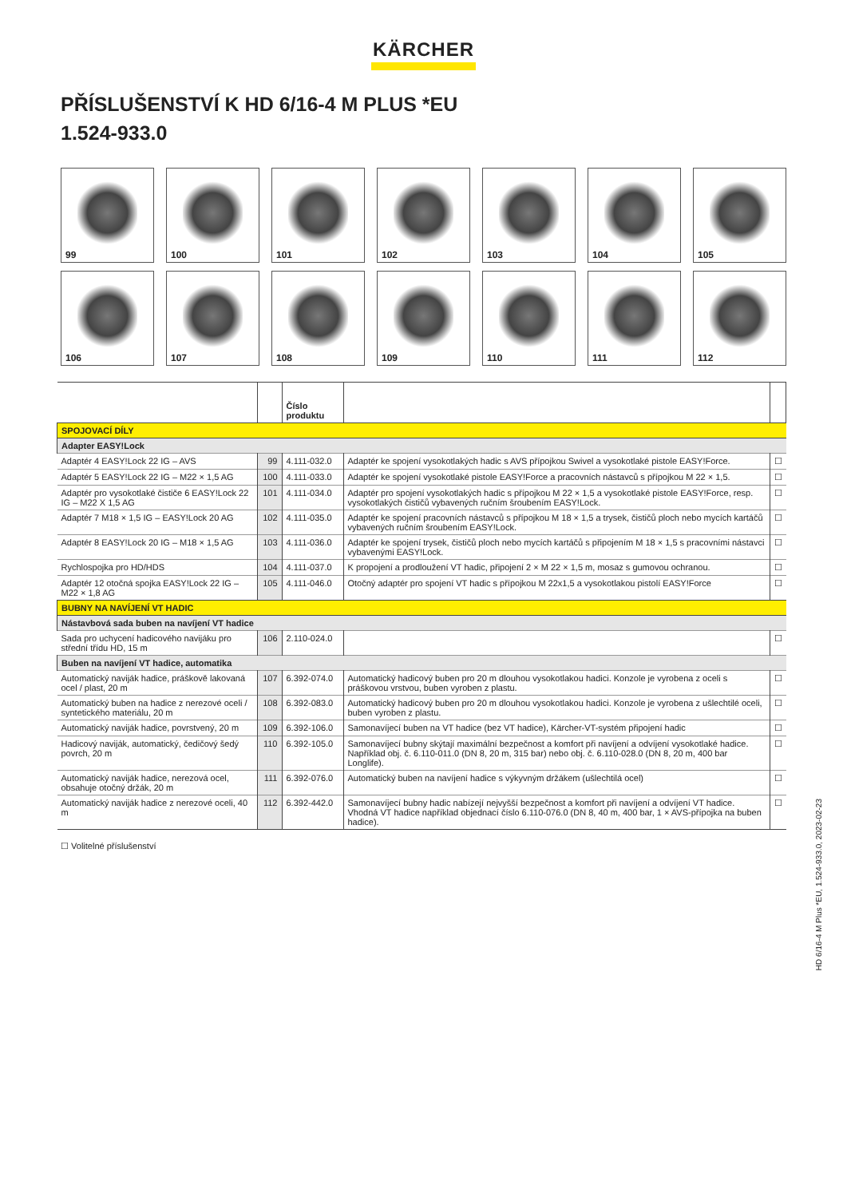KÄRCHER
PŘÍSLUŠENSTVÍ K HD 6/16-4 M PLUS *EU
1.524-933.0
99
100
101
102
103
104
105
106
107
108
109
110
111
112
| | | Číslo produktu | | |
| --- | --- | --- | --- | --- |
| SPOJOVACÍ DÍLY | | | | |
| Adapter EASY!Lock | | | | |
| Adaptér 4 EASY!Lock 22 IG – AVS | 99 | 4.111-032.0 | Adaptér ke spojení vysokotlakých hadic s AVS přípojkou Swivel a vysokotlaké pistole EASY!Force. | ☐ |
| Adaptér 5 EASY!Lock 22 IG – M22 × 1,5 AG | 100 | 4.111-033.0 | Adaptér ke spojení vysokotlaké pistole EASY!Force a pracovních nástavců s přípojkou M 22 × 1,5. | ☐ |
| Adaptér pro vysokotlaké čističe 6 EASY!Lock 22 IG – M22 X 1,5 AG | 101 | 4.111-034.0 | Adaptér pro spojení vysokotlakých hadic s přípojkou M 22 × 1,5 a vysokotlaké pistole EASY!Force, resp. vysokotlakých čističů vybavených ručním šroubením EASY!Lock. | ☐ |
| Adaptér 7 M18 × 1,5 IG – EASY!Lock 20 AG | 102 | 4.111-035.0 | Adaptér ke spojení pracovních nástavců s přípojkou M 18 × 1,5 a trysek, čističů ploch nebo mycích kartáčů vybavených ručním šroubením EASY!Lock. | ☐ |
| Adaptér 8 EASY!Lock 20 IG – M18 × 1,5 AG | 103 | 4.111-036.0 | Adaptér ke spojení trysek, čističů ploch nebo mycích kartáčů s připojením M 18 × 1,5 s pracovními nástavci vybavenými EASY!Lock. | ☐ |
| Rychlospojka pro HD/HDS | 104 | 4.111-037.0 | K propojení a prodloužení VT hadic, připojení 2 × M 22 × 1,5 m, mosaz s gumovou ochranou. | ☐ |
| Adaptér 12 otočná spojka EASY!Lock 22 IG – M22 × 1,8 AG | 105 | 4.111-046.0 | Otočný adaptér pro spojení VT hadic s přípojkou M 22x1,5 a vysokotlakou pistolí EASY!Force | ☐ |
| BUBNY NA NAVÍJENÍ VT HADIC | | | | |
| Nástavbová sada buben na navíjení VT hadice | | | | |
| Sada pro uchycení hadicového navijáku pro střední třídu HD, 15 m | 106 | 2.110-024.0 | | ☐ |
| Buben na navíjení VT hadice, automatika | | | | |
| Automatický naviják hadice, práškově lakovaná ocel / plast, 20 m | 107 | 6.392-074.0 | Automatický hadicový buben pro 20 m dlouhou vysokotlakou hadici. Konzole je vyrobena z oceli s práškovou vrstvou, buben vyroben z plastu. | ☐ |
| Automatický buben na hadice z nerezové oceli / syntetického materiálu, 20 m | 108 | 6.392-083.0 | Automatický hadicový buben pro 20 m dlouhou vysokotlakou hadici. Konzole je vyrobena z ušlechtilé oceli, buben vyroben z plastu. | ☐ |
| Automatický naviják hadice, povrstvený, 20 m | 109 | 6.392-106.0 | Samonavíjecí buben na VT hadice (bez VT hadice), Kärcher-VT-systém připojení hadic | ☐ |
| Hadicový naviják, automatický, čedičový šedý povrch, 20 m | 110 | 6.392-105.0 | Samonavíjecí bubny skýtají maximální bezpečnost a komfort při navíjení a odvíjení vysokotlaké hadice. Například obj. č. 6.110-011.0 (DN 8, 20 m, 315 bar) nebo obj. č. 6.110-028.0 (DN 8, 20 m, 400 bar Longlife). | ☐ |
| Automatický naviják hadice, nerezová ocel, obsahuje otočný držák, 20 m | 111 | 6.392-076.0 | Automatický buben na navíjení hadice s výkyvným držákem (ušlechtilá ocel) | ☐ |
| Automatický naviják hadice z nerezové oceli, 40 m | 112 | 6.392-442.0 | Samonavíjecí bubny hadic nabízejí nejvyšší bezpečnost a komfort při navíjení a odvíjení VT hadice. Vhodná VT hadice například objednací číslo 6.110-076.0 (DN 8, 40 m, 400 bar, 1 × AVS-přípojka na buben hadice). | ☐ |
☐ Volitelné příslušenství
HD 6/16-4 M Plus *EU, 1.524-933.0, 2023-02-23